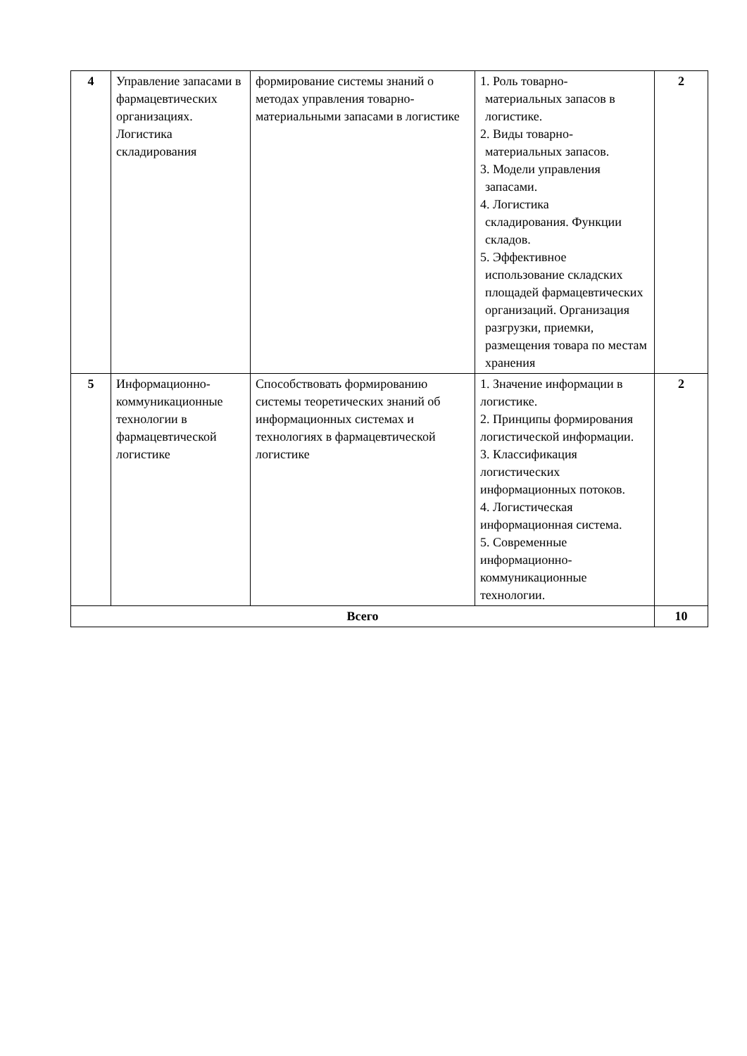| 4 | Управление запасами в фармацевтических организациях. Логистика складирования | формирование системы знаний о методах управления товарно-материальными запасами в логистике | 1. Роль товарно- материальных запасов в логистике. 2. Виды товарно- материальных запасов. 3. Модели управления запасами. 4. Логистика складирования. Функции складов. 5. Эффективное использование складских площадей фармацевтических организаций. Организация разгрузки, приемки, размещения товара по местам хранения | 2 |
| 5 | Информационно-коммуникационные технологии в фармацевтической логистике | Способствовать формированию системы теоретических знаний об информационных системах и технологиях в фармацевтической логистике | 1. Значение информации в логистике. 2. Принципы формирования логистической информации. 3. Классификация логистических информационных потоков. 4. Логистическая информационная система. 5. Современные информационно-коммуникационные технологии. | 2 |
| Всего | | | | 10 |